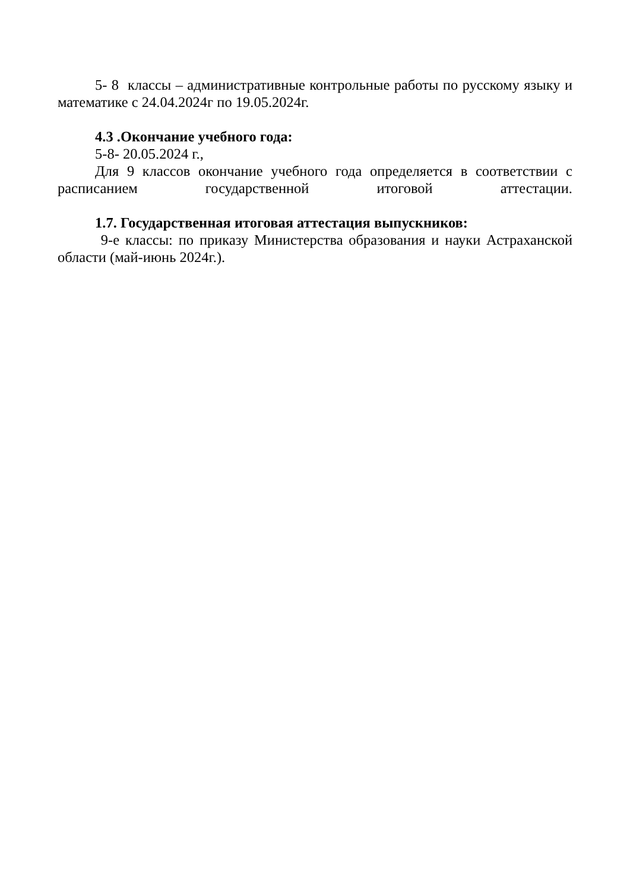5- 8 классы – административные контрольные работы по русскому языку и математике с 24.04.2024г по 19.05.2024г.
4.3 .Окончание учебного года:
5-8- 20.05.2024 г.,
Для 9 классов окончание учебного года определяется в соответствии с расписанием государственной итоговой аттестации.
1.7. Государственная итоговая аттестация выпускников:
9-е классы: по приказу Министерства образования и науки Астраханской области (май-июнь 2024г.).